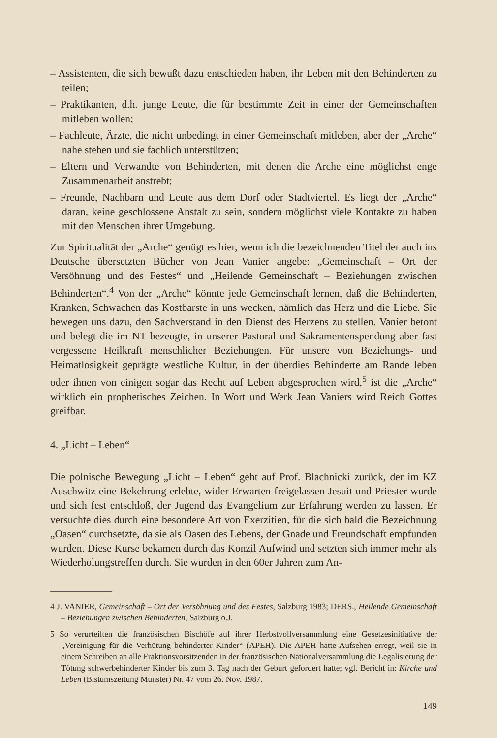– Assistenten, die sich bewußt dazu entschieden haben, ihr Leben mit den Behinderten zu teilen;
– Praktikanten, d.h. junge Leute, die für bestimmte Zeit in einer der Gemeinschaften mitleben wollen;
– Fachleute, Ärzte, die nicht unbedingt in einer Gemeinschaft mitleben, aber der „Arche“ nahe stehen und sie fachlich unterstützen;
– Eltern und Verwandte von Behinderten, mit denen die Arche eine möglichst enge Zusammenarbeit anstrebt;
– Freunde, Nachbarn und Leute aus dem Dorf oder Stadtviertel. Es liegt der „Arche“ daran, keine geschlossene Anstalt zu sein, sondern möglichst viele Kontakte zu haben mit den Menschen ihrer Umgebung.
Zur Spiritualität der „Arche“ genügt es hier, wenn ich die bezeichnenden Titel der auch ins Deutsche übersetzten Bücher von Jean Vanier angebe: „Gemeinschaft – Ort der Versöhnung und des Festes“ und „Heilende Gemeinschaft – Beziehungen zwischen Behinderten“.<sup>4</sup> Von der „Arche“ könnte jede Gemeinschaft lernen, daß die Behinderten, Kranken, Schwachen das Kostbarste in uns wecken, nämlich das Herz und die Liebe. Sie bewegen uns dazu, den Sachverstand in den Dienst des Herzens zu stellen. Vanier betont und belegt die im NT bezeugte, in unserer Pastoral und Sakramentenspendung aber fast vergessene Heilkraft menschlicher Beziehungen. Für unsere von Beziehungs- und Heimatlosigkeit geprägte westliche Kultur, in der überdies Behinderte am Rande leben oder ihnen von einigen sogar das Recht auf Leben abgesprochen wird,<sup>5</sup> ist die „Arche“ wirklich ein prophetisches Zeichen. In Wort und Werk Jean Vaniers wird Reich Gottes greifbar.
4. „Licht – Leben“
Die polnische Bewegung „Licht – Leben“ geht auf Prof. Blachnicki zurück, der im KZ Auschwitz eine Bekehrung erlebte, wider Erwarten freigelassen Jesuit und Priester wurde und sich fest entschloß, der Jugend das Evangelium zur Erfahrung werden zu lassen. Er versuchte dies durch eine besondere Art von Exerzitien, für die sich bald die Bezeichnung „Oasen“ durchsetzte, da sie als Oasen des Lebens, der Gnade und Freundschaft empfunden wurden. Diese Kurse bekamen durch das Konzil Aufwind und setzten sich immer mehr als Wiederholungstreffen durch. Sie wurden in den 60er Jahren zum An-
4 J. VANIER, Gemeinschaft – Ort der Versöhnung und des Festes, Salzburg 1983; DERS., Heilende Gemeinschaft – Beziehungen zwischen Behinderten, Salzburg o.J.
5 So verurteilten die französischen Bischöfe auf ihrer Herbstvollversammlung eine Gesetzesinitiative der „Vereinigung für die Verhütung behinderter Kinder“ (APEH). Die APEH hatte Aufsehen erregt, weil sie in einem Schreiben an alle Fraktionsvorsitzenden in der französischen Nationalversammlung die Legalisierung der Tötung schwerbehinderter Kinder bis zum 3. Tag nach der Geburt gefordert hatte; vgl. Bericht in: Kirche und Leben (Bistumszeitung Münster) Nr. 47 vom 26. Nov. 1987.
149